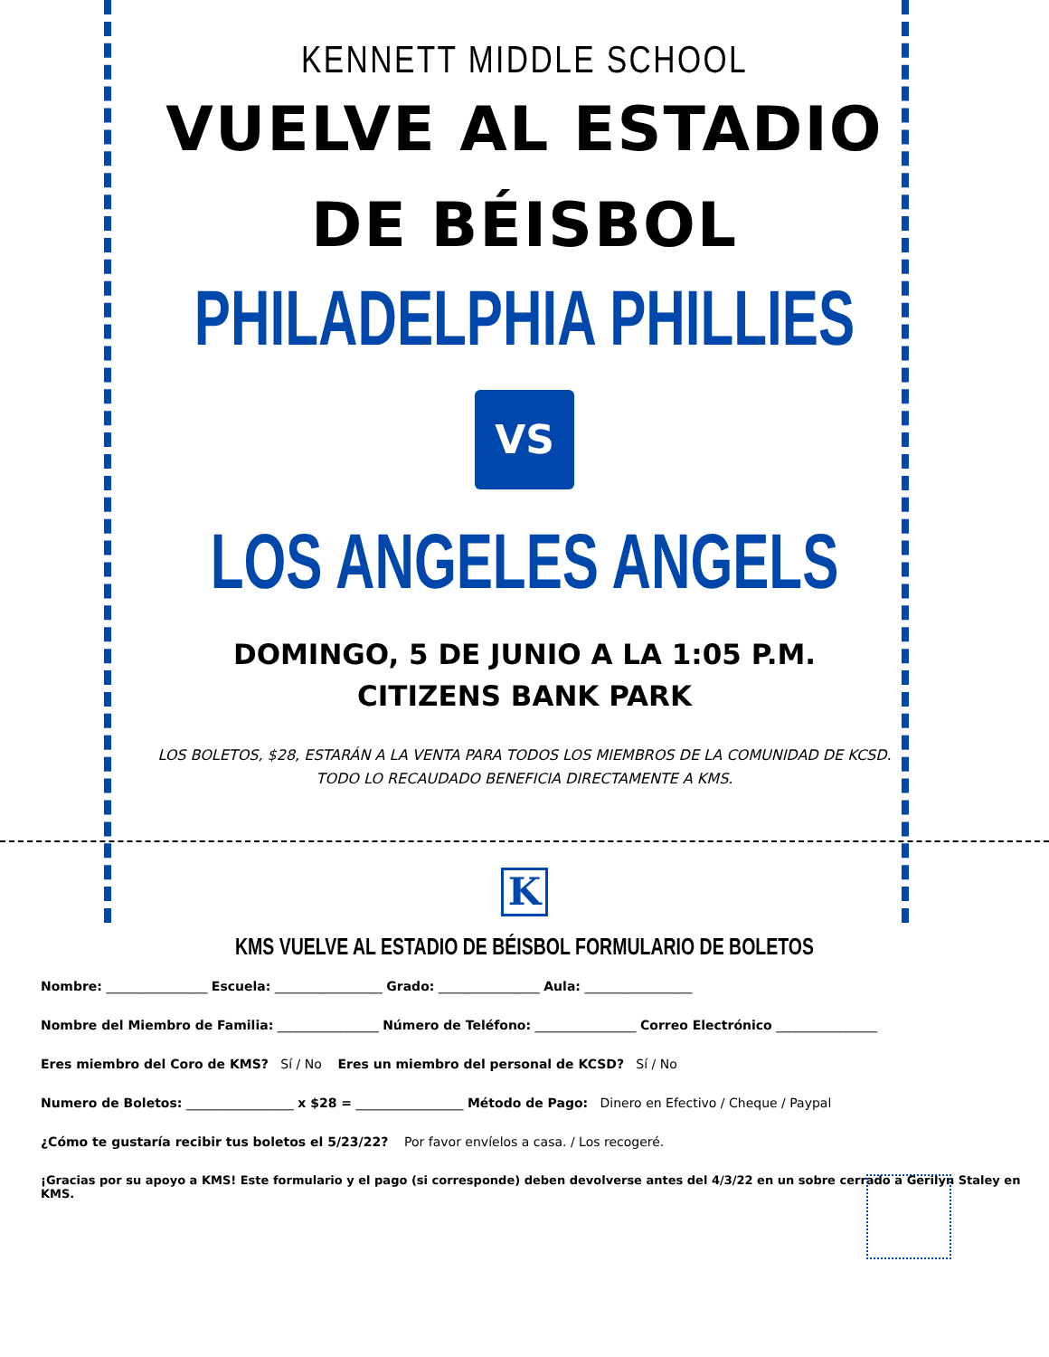KENNETT MIDDLE SCHOOL
VUELVE AL ESTADIO
DE BÉISBOL
PHILADELPHIA PHILLIES
VS
LOS ANGELES ANGELS
DOMINGO, 5 DE JUNIO A LA 1:05 P.M.
CITIZENS BANK PARK
LOS BOLETOS, $28, ESTARÁN A LA VENTA PARA TODOS LOS MIEMBROS DE LA COMUNIDAD DE KCSD.
TODO LO RECAUDADO BENEFICIA DIRECTAMENTE A KMS.
K
KMS VUELVE AL ESTADIO DE BÉISBOL FORMULARIO DE BOLETOS
Nombre: ________________ Escuela: _________________ Grado: ________________ Aula: _________________
Nombre del Miembro de Familia: ________________ Número de Teléfono: ________________ Correo Electrónico ________________
Eres miembro del Coro de KMS? Sí / No Eres un miembro del personal de KCSD? Sí / No
Numero de Boletos: _________________ x $28 = _________________ Método de Pago: Dinero en Efectivo / Cheque / Paypal
¿Cómo te gustaría recibir tus boletos el 5/23/22? Por favor envíelos a casa. / Los recogeré.
¡Gracias por su apoyo a KMS! Este formulario y el pago (si corresponde) deben devolverse antes del 4/3/22 en un sobre cerrado a Gerilyn Staley en KMS.